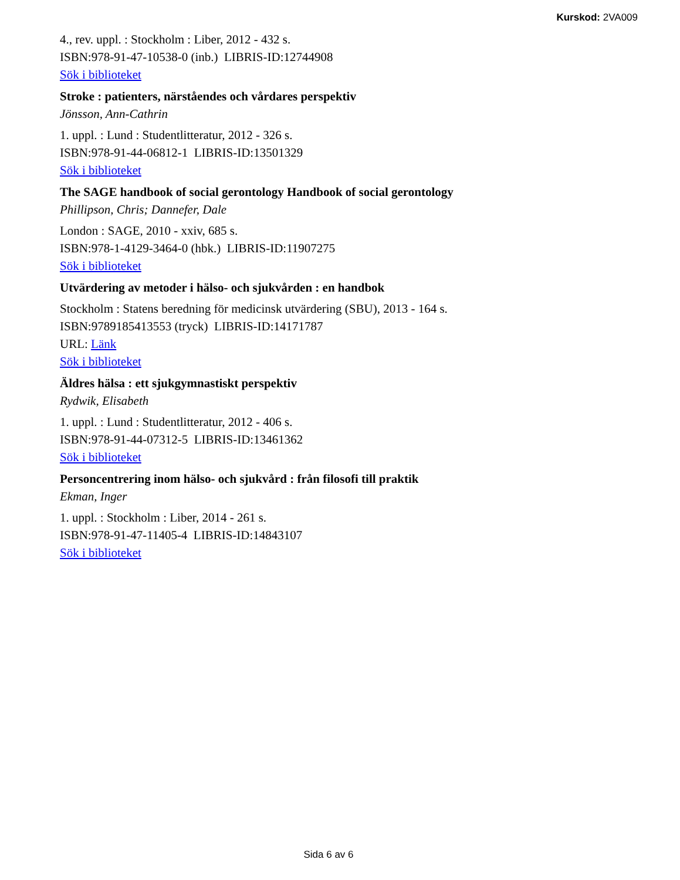Kurskod: 2VA009
4., rev. uppl. : Stockholm : Liber, 2012 - 432 s.
ISBN:978-91-47-10538-0 (inb.) LIBRIS-ID:12744908
Sök i biblioteket
Stroke : patienters, närståendes och vårdares perspektiv
Jönsson, Ann-Cathrin
1. uppl. : Lund : Studentlitteratur, 2012 - 326 s.
ISBN:978-91-44-06812-1 LIBRIS-ID:13501329
Sök i biblioteket
The SAGE handbook of social gerontology Handbook of social gerontology
Phillipson, Chris; Dannefer, Dale
London : SAGE, 2010 - xxiv, 685 s.
ISBN:978-1-4129-3464-0 (hbk.) LIBRIS-ID:11907275
Sök i biblioteket
Utvärdering av metoder i hälso- och sjukvården : en handbok
Stockholm : Statens beredning för medicinsk utvärdering (SBU), 2013 - 164 s.
ISBN:9789185413553 (tryck) LIBRIS-ID:14171787
URL: Länk
Sök i biblioteket
Äldres hälsa : ett sjukgymnastiskt perspektiv
Rydwik, Elisabeth
1. uppl. : Lund : Studentlitteratur, 2012 - 406 s.
ISBN:978-91-44-07312-5 LIBRIS-ID:13461362
Sök i biblioteket
Personcentrering inom hälso- och sjukvård : från filosofi till praktik
Ekman, Inger
1. uppl. : Stockholm : Liber, 2014 - 261 s.
ISBN:978-91-47-11405-4 LIBRIS-ID:14843107
Sök i biblioteket
Sida 6 av 6